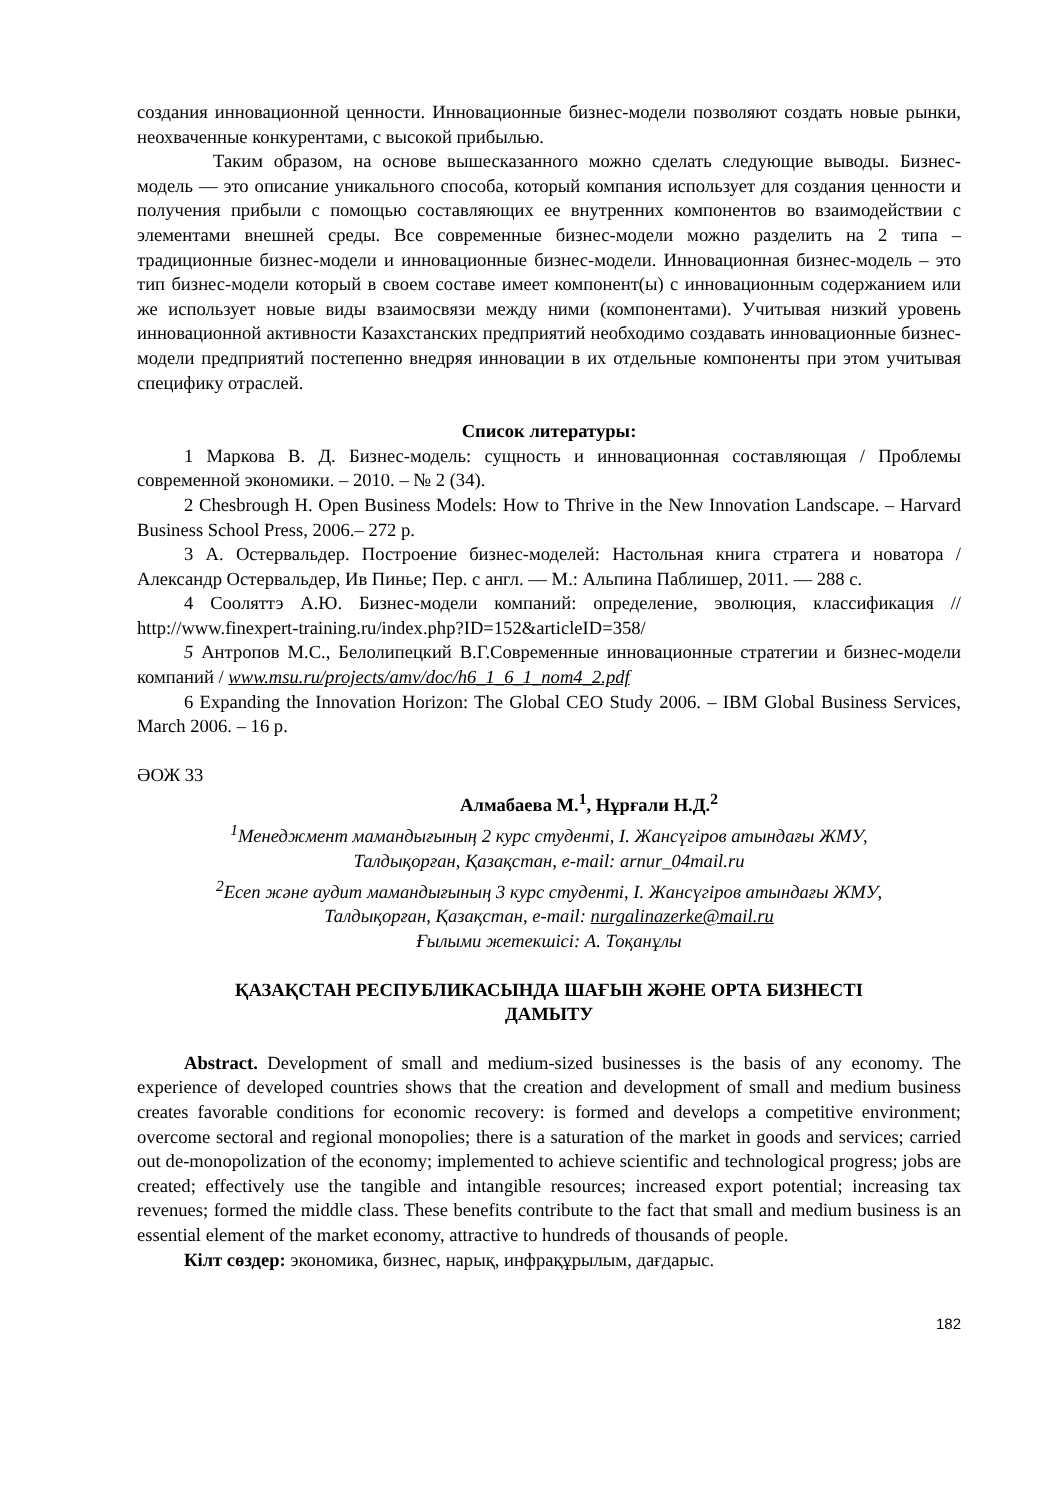создания инновационной ценности. Инновационные бизнес-модели позволяют создать новые рынки, неохваченные конкурентами, с высокой прибылью.
Таким образом, на основе вышесказанного можно сделать следующие выводы. Бизнес-модель — это описание уникального способа, который компания использует для создания ценности и получения прибыли с помощью составляющих ее внутренних компонентов во взаимодействии с элементами внешней среды. Все современные бизнес-модели можно разделить на 2 типа – традиционные бизнес-модели и инновационные бизнес-модели. Инновационная бизнес-модель – это тип бизнес-модели который в своем составе имеет компонент(ы) с инновационным содержанием или же использует новые виды взаимосвязи между ними (компонентами). Учитывая низкий уровень инновационной активности Казахстанских предприятий необходимо создавать инновационные бизнес-модели предприятий постепенно внедряя инновации в их отдельные компоненты при этом учитывая специфику отраслей.
Список литературы:
1 Маркова В. Д. Бизнес-модель: сущность и инновационная составляющая / Проблемы современной экономики. – 2010. – № 2 (34).
2 Chesbrough H. Open Business Models: How to Thrive in the New Innovation Landscape. – Harvard Business School Press, 2006.– 272 p.
3 А. Остервальдер. Построение бизнес-моделей: Настольная книга стратега и новатора / Александр Остервальдер, Ив Пинье; Пер. с англ. — М.: Альпина Паблишер, 2011. — 288 с.
4 Сооляттэ А.Ю. Бизнес-модели компаний: определение, эволюция, классификация // http://www.finexpert-training.ru/index.php?ID=152&articleID=358/
5 Антропов М.С., Белолипецкий В.Г.Современные инновационные стратегии и бизнес-модели компаний / www.msu.ru/projects/amv/doc/h6_1_6_1_nom4_2.pdf
6 Expanding the Innovation Horizon: The Global CEO Study 2006. – IBM Global Business Services, March 2006. – 16 p.
ӘОЖ 33
Алмабаева М.<sup>1</sup>, Нұрғали Н.Д.<sup>2</sup>
<sup>1</sup> Менеджмент мамандығының 2 курс студенті, І. Жансүгіров атындағы ЖМУ,
Талдықорған, Қазақстан, e-mail: arnur_04mail.ru
<sup>2</sup> Есеп және аудит мамандығының 3 курс студенті, І. Жансүгіров атындағы ЖМУ,
Талдықорған, Қазақстан, e-mail: nurgalinazerke@mail.ru
Ғылыми жетекшісі: А. Тоқанұлы
ҚАЗАҚСТАН РЕСПУБЛИКАСЫНДА ШАҒЫН ЖӘНЕ ОРТА БИЗНЕСТІ
ДАМЫТУ
Abstract. Development of small and medium-sized businesses is the basis of any economy. The experience of developed countries shows that the creation and development of small and medium business creates favorable conditions for economic recovery: is formed and develops a competitive environment; overcome sectoral and regional monopolies; there is a saturation of the market in goods and services; carried out de-monopolization of the economy; implemented to achieve scientific and technological progress; jobs are created; effectively use the tangible and intangible resources; increased export potential; increasing tax revenues; formed the middle class. These benefits contribute to the fact that small and medium business is an essential element of the market economy, attractive to hundreds of thousands of people.
Кілт сөздер: экономика, бизнес, нарық, инфрақұрылым, дағдарыс.
182